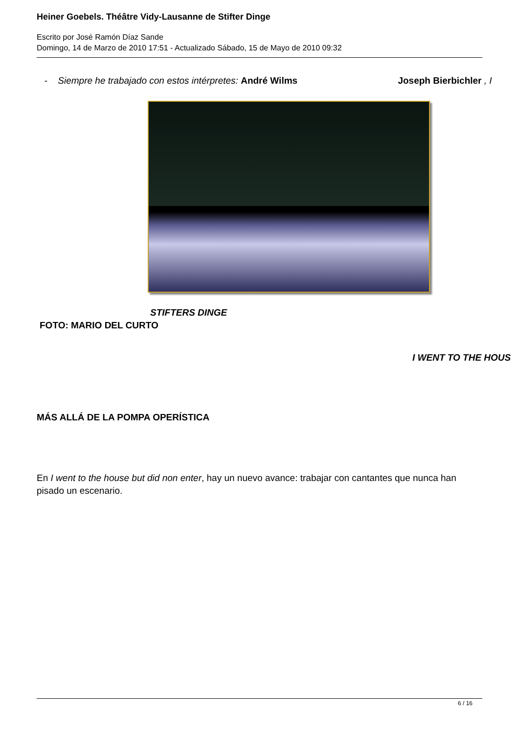Heiner Goebels. Théâtre Vidy-Lausanne de Stifter Dinge
Escrito por José Ramón Díaz Sande
Domingo, 14 de Marzo de 2010 17:51 - Actualizado Sábado, 15 de Mayo de 2010 09:32
- Siempre he trabajado con estos intérpretes: André Wilms Joseph Bierbichler , I
STIFTERS DINGE
FOTO: MARIO DEL CURTO
I WENT TO THE HOUS
MÁS ALLÁ DE LA POMPA OPERÍSTICA
En I went to the house but did non enter, hay un nuevo avance: trabajar con cantantes que nunca han pisado un escenario.
6 / 16